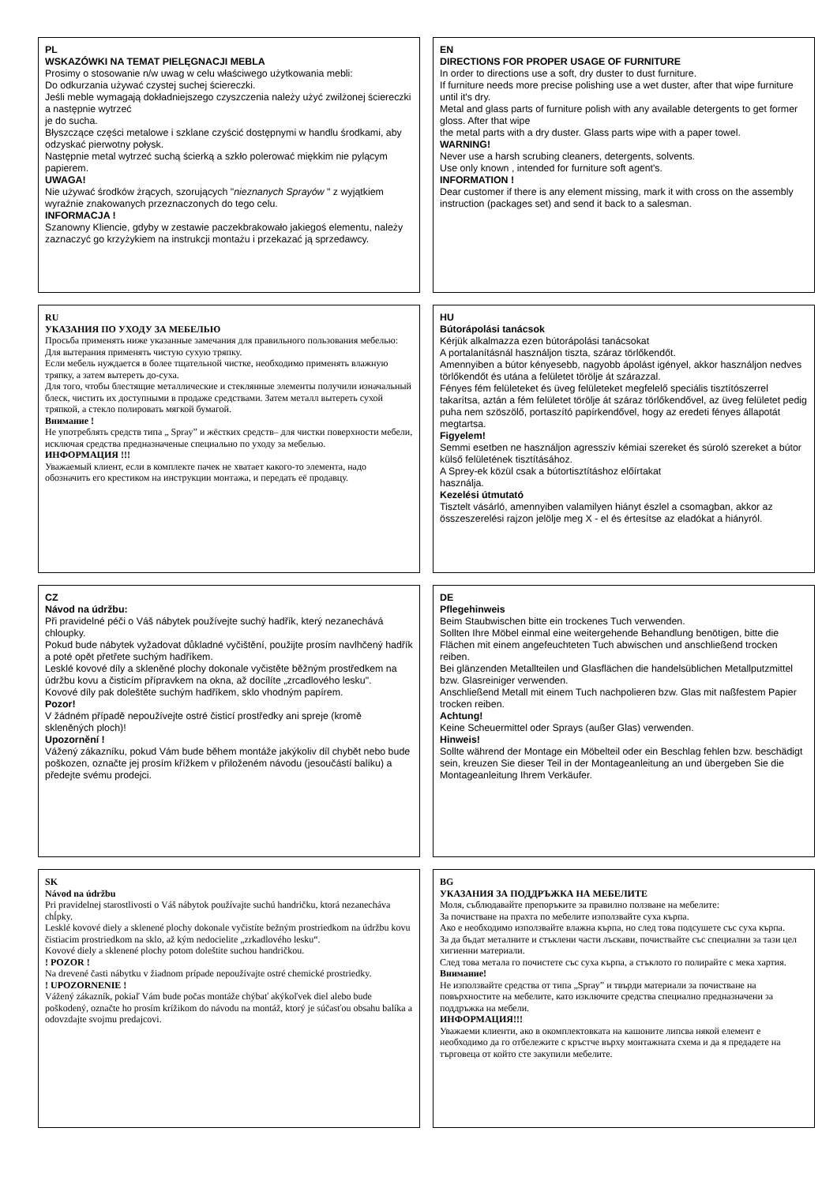PL
WSKAZÓWKI NA TEMAT PIELĘGNACJI MEBLA
Prosimy o stosowanie n/w uwag w celu właściwego użytkowania mebli:
Do odkurzania używać czystej suchej ściereczki.
Jeśli meble wymagają dokładniejszego czyszczenia należy użyć zwilżonej ściereczki a następnie wytrzeć
je do sucha.
Błyszczące części metalowe i szklane czyścić dostępnymi w handlu środkami, aby odzyskać pierwotny połysk.
Następnie metal wytrzeć suchą ścierką a szkło polerować miękkim nie pylącym papierem.
UWAGA!
Nie używać środków żrących, szorujących "nieznanych Sprayów " z wyjątkiem wyraźnie znakowanych przeznaczonych do tego celu.
INFORMACJA !
Szanowny Kliencie, gdyby w zestawie paczekbrakowało jakiegoś elementu, należy zaznaczyć go krzyżykiem na instrukcji montażu i przekazać ją sprzedawcy.
EN
DIRECTIONS FOR PROPER USAGE OF FURNITURE
In order to directions use a soft, dry duster to dust furniture.
If furniture needs more precise polishing use a wet duster, after that wipe furniture until it's dry.
Metal and glass parts of furniture polish with any available detergents to get former gloss. After that wipe
the metal parts with a dry duster. Glass parts wipe with a paper towel.
WARNING!
Never use a harsh scrubing cleaners, detergents, solvents.
Use only known , intended for furniture soft agent's.
INFORMATION !
Dear customer if there is any element missing, mark it with cross on the assembly instruction (packages set) and send it back to a salesman.
RU
УКАЗАНИЯ ПО УХОДУ ЗА МЕБЕЛЬЮ
Просьба применять ниже указанные замечания для правильного пользования мебелью:
Для вытерания применять чистую сухую тряпку.
Если мебель нуждается в более тщательной чистке, необходимо применять влажную тряпку, а затем вытереть до-суха.
Для того, чтобы блестящие металлические и стеклянные элементы получили изначальный блеск, чистить их доступными в продаже средствами. Затем металл вытереть сухой тряпкой, а стекло полировать мягкой бумагой.
Внимание !
Не употреблять средств типа „ Spray” и жёстких средств– для чистки поверхности мебели, исключая средства предназначеные специально по уходу за мебелью.
ИНФОРМАЦИЯ !!!
Уважаемый клиент, если в комплекте пачек не хватает какого-то элемента, надо обозначить его крестиком на инструкции монтажа, и передать её продавцу.
HU
Bútorápolási tanácsok
Kérjük alkalmazza ezen bútorápolási tanácsokat
A portalanításnál használjon tiszta, száraz törlőkendőt.
Amennyiben a bútor kényesebb, nagyobb ápolást igényel, akkor használjon nedves törlőkendőt és utána a felületet törölje át szárazzal.
Fényes fém felületeket és üveg felületeket megfelelő speciális tisztítószerrel takarítsa, aztán a fém felületet törölje át száraz törlőkendővel, az üveg felületet pedig puha nem szöszölő, portaszító papírkendővel, hogy az eredeti fényes állapotát megtartsa.
Figyelem!
Semmi esetben ne használjon agresszív kémiai szereket és súroló szereket a bútor külső felületének tisztításához.
A Sprey-ek közül csak a bútortisztításhoz előírtakat
használja.
Kezelési útmutató
Tisztelt vásárló, amennyiben valamilyen hiányt észlel a csomagban, akkor az összeszerelési rajzon jelölje meg X - el és értesítse az eladókat a hiányról.
CZ
Návod na údržbu:
Při pravidelné péči o Váš nábytek používejte suchý hadřík, který nezanechává chloupky.
Pokud bude nábytek vyžadovat důkladné vyčištění, použijte prosím navlhčený hadřík a poté opět přetřete suchým hadříkem.
Lesklé kovové díly a skleněné plochy dokonale vyčistěte běžným prostředkem na údržbu kovu a čisticím přípravkem na okna, až docílíte „zrcadlového lesku".
Kovové díly pak doleštěte suchým hadříkem, sklo vhodným papírem.
Pozor!
V žádném případě nepoužívejte ostré čisticí prostředky ani spreje (kromě skleněných ploch)!
Upozornění !
Vážený zákazníku, pokud Vám bude během montáže jakýkoliv díl chybět nebo bude poškozen, označte jej prosím křížkem v přiloženém návodu (jesoučástí balíku) a předejte svému prodejci.
DE
Pflegehinweis
Beim Staubwischen bitte ein trockenes Tuch verwenden.
Sollten Ihre Möbel einmal eine weitergehende Behandlung benötigen, bitte die Flächen mit einem angefeuchteten Tuch abwischen und anschließend trocken reiben.
Bei glänzenden Metallteilen und Glasflächen die handelsüblichen Metallputzmittel bzw. Glasreiniger verwenden.
Anschließend Metall mit einem Tuch nachpolieren bzw. Glas mit naßfestem Papier trocken reiben.
Achtung!
Keine Scheuermittel oder Sprays (außer Glas) verwenden.
Hinweis!
Sollte während der Montage ein Möbelteil oder ein Beschlag fehlen bzw. beschädigt sein, kreuzen Sie dieser Teil in der Montageanleitung an und übergeben Sie die Montageanleitung Ihrem Verkäufer.
SK
Návod na údržbu
Pri pravidelnej starostlivosti o Váš nábytok používajte suchú handričku, ktorá nezanecháva chĺpky.
Lesklé kovové diely a sklenené plochy dokonale vyčistíte bežným prostriedkom na údržbu kovu čistiacim prostriedkom na sklo, až kým nedocielite „zrkadlového lesku“.
Kovové diely a sklenené plochy potom doleštite suchou handričkou.
! POZOR !
Na drevené časti nábytku v žiadnom prípade nepoužívajte ostré chemické prostriedky.
! UPOZORNENIE !
Vážený zákazník, pokiaľ Vám bude počas montáže chýbať akýkoľvek diel alebo bude poškodený, označte ho prosím krížikom do návodu na montáž, ktorý je súčasťou obsahu balíka a odovzdajte svojmu predajcovi.
BG
УКАЗАНИЯ ЗА ПОДДРЪЖКА НА МЕБЕЛИТЕ
Моля, съблюдавайте препоръките за правилно ползване на мебелите:
За почистване на прахта по мебелите използвайте суха кърпа.
Ако е необходимо използвайте влажна кърпа, но след това подсушете със суха кърпа.
За да бъдат металните и стъклени части лъскави, почиствайте със специални за тази цел хигиенни материали.
След това метала го почистете със суха кърпа, а стъклото го полирайте с мека хартия.
Внимание!
Не използвайте средства от типа „Spray” и твърди материали за почистване на повърхностите на мебелите, като изключите средства специално предназначени за поддръжка на мебели.
ИНФОРМАЦИЯ!!!
Уважаеми клиенти, ако в окомплектовката на кашоните липсва някой елемент е необходимо да го отбележите с кръстче върху монтажната схема и да я предадете на търговеца от който сте закупили мебелите.